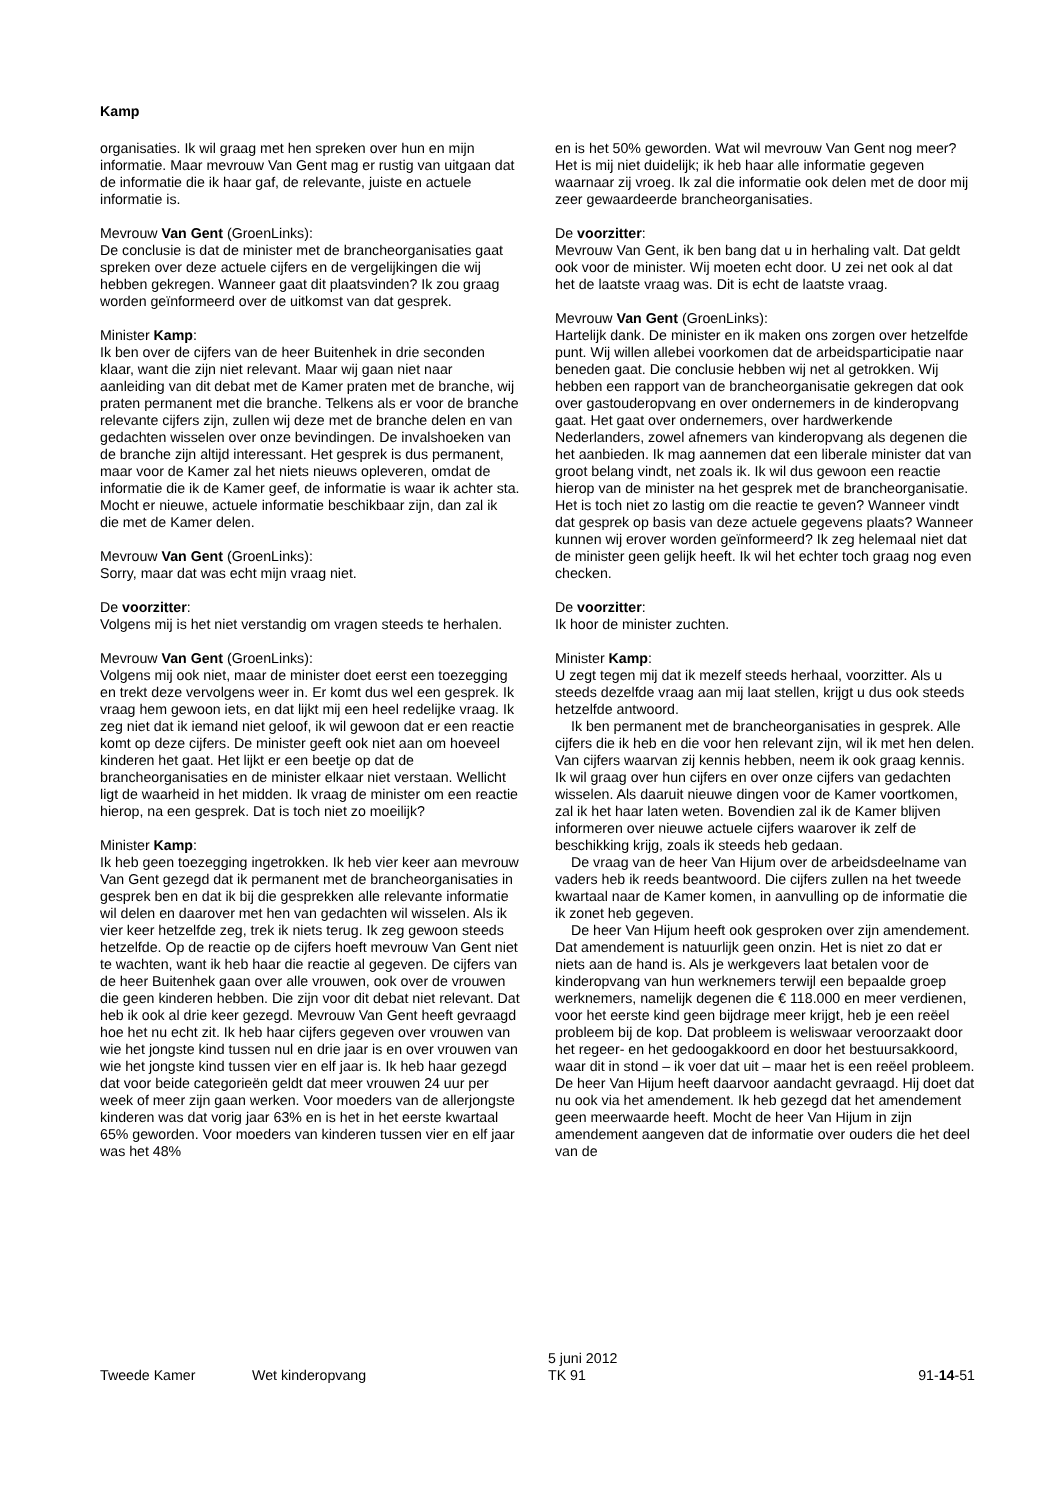Kamp
organisaties. Ik wil graag met hen spreken over hun en mijn informatie. Maar mevrouw Van Gent mag er rustig van uitgaan dat de informatie die ik haar gaf, de relevante, juiste en actuele informatie is.
Mevrouw Van Gent (GroenLinks):
De conclusie is dat de minister met de brancheorganisaties gaat spreken over deze actuele cijfers en de vergelijkingen die wij hebben gekregen. Wanneer gaat dit plaatsvinden? Ik zou graag worden geïnformeerd over de uitkomst van dat gesprek.
Minister Kamp:
Ik ben over de cijfers van de heer Buitenhek in drie seconden klaar, want die zijn niet relevant. Maar wij gaan niet naar aanleiding van dit debat met de Kamer praten met de branche, wij praten permanent met die branche. Telkens als er voor de branche relevante cijfers zijn, zullen wij deze met de branche delen en van gedachten wisselen over onze bevindingen. De invalshoeken van de branche zijn altijd interessant. Het gesprek is dus permanent, maar voor de Kamer zal het niets nieuws opleveren, omdat de informatie die ik de Kamer geef, de informatie is waar ik achter sta. Mocht er nieuwe, actuele informatie beschikbaar zijn, dan zal ik die met de Kamer delen.
Mevrouw Van Gent (GroenLinks):
Sorry, maar dat was echt mijn vraag niet.
De voorzitter:
Volgens mij is het niet verstandig om vragen steeds te herhalen.
Mevrouw Van Gent (GroenLinks):
Volgens mij ook niet, maar de minister doet eerst een toezegging en trekt deze vervolgens weer in. Er komt dus wel een gesprek. Ik vraag hem gewoon iets, en dat lijkt mij een heel redelijke vraag. Ik zeg niet dat ik iemand niet geloof, ik wil gewoon dat er een reactie komt op deze cijfers. De minister geeft ook niet aan om hoeveel kinderen het gaat. Het lijkt er een beetje op dat de brancheorganisaties en de minister elkaar niet verstaan. Wellicht ligt de waarheid in het midden. Ik vraag de minister om een reactie hierop, na een gesprek. Dat is toch niet zo moeilijk?
Minister Kamp:
Ik heb geen toezegging ingetrokken. Ik heb vier keer aan mevrouw Van Gent gezegd dat ik permanent met de brancheorganisaties in gesprek ben en dat ik bij die gesprekken alle relevante informatie wil delen en daarover met hen van gedachten wil wisselen. Als ik vier keer hetzelfde zeg, trek ik niets terug. Ik zeg gewoon steeds hetzelfde. Op de reactie op de cijfers hoeft mevrouw Van Gent niet te wachten, want ik heb haar die reactie al gegeven. De cijfers van de heer Buitenhek gaan over alle vrouwen, ook over de vrouwen die geen kinderen hebben. Die zijn voor dit debat niet relevant. Dat heb ik ook al drie keer gezegd. Mevrouw Van Gent heeft gevraagd hoe het nu echt zit. Ik heb haar cijfers gegeven over vrouwen van wie het jongste kind tussen nul en drie jaar is en over vrouwen van wie het jongste kind tussen vier en elf jaar is. Ik heb haar gezegd dat voor beide categorieën geldt dat meer vrouwen 24 uur per week of meer zijn gaan werken. Voor moeders van de allerjongste kinderen was dat vorig jaar 63% en is het in het eerste kwartaal 65% geworden. Voor moeders van kinderen tussen vier en elf jaar was het 48%
en is het 50% geworden. Wat wil mevrouw Van Gent nog meer? Het is mij niet duidelijk; ik heb haar alle informatie gegeven waarnaar zij vroeg. Ik zal die informatie ook delen met de door mij zeer gewaardeerde brancheorganisaties.
De voorzitter:
Mevrouw Van Gent, ik ben bang dat u in herhaling valt. Dat geldt ook voor de minister. Wij moeten echt door. U zei net ook al dat het de laatste vraag was. Dit is echt de laatste vraag.
Mevrouw Van Gent (GroenLinks):
Hartelijk dank. De minister en ik maken ons zorgen over hetzelfde punt. Wij willen allebei voorkomen dat de arbeidsparticipatie naar beneden gaat. Die conclusie hebben wij net al getrokken. Wij hebben een rapport van de brancheorganisatie gekregen dat ook over gastouderopvang en over ondernemers in de kinderopvang gaat. Het gaat over ondernemers, over hardwerkende Nederlanders, zowel afnemers van kinderopvang als degenen die het aanbieden. Ik mag aannemen dat een liberale minister dat van groot belang vindt, net zoals ik. Ik wil dus gewoon een reactie hierop van de minister na het gesprek met de brancheorganisatie. Het is toch niet zo lastig om die reactie te geven? Wanneer vindt dat gesprek op basis van deze actuele gegevens plaats? Wanneer kunnen wij erover worden geïnformeerd? Ik zeg helemaal niet dat de minister geen gelijk heeft. Ik wil het echter toch graag nog even checken.
De voorzitter:
Ik hoor de minister zuchten.
Minister Kamp:
U zegt tegen mij dat ik mezelf steeds herhaal, voorzitter. Als u steeds dezelfde vraag aan mij laat stellen, krijgt u dus ook steeds hetzelfde antwoord.
Ik ben permanent met de brancheorganisaties in gesprek. Alle cijfers die ik heb en die voor hen relevant zijn, wil ik met hen delen. Van cijfers waarvan zij kennis hebben, neem ik ook graag kennis. Ik wil graag over hun cijfers en over onze cijfers van gedachten wisselen. Als daaruit nieuwe dingen voor de Kamer voortkomen, zal ik het haar laten weten. Bovendien zal ik de Kamer blijven informeren over nieuwe actuele cijfers waarover ik zelf de beschikking krijg, zoals ik steeds heb gedaan.
De vraag van de heer Van Hijum over de arbeidsdeelname van vaders heb ik reeds beantwoord. Die cijfers zullen na het tweede kwartaal naar de Kamer komen, in aanvulling op de informatie die ik zonet heb gegeven.
De heer Van Hijum heeft ook gesproken over zijn amendement. Dat amendement is natuurlijk geen onzin. Het is niet zo dat er niets aan de hand is. Als je werkgevers laat betalen voor de kinderopvang van hun werknemers terwijl een bepaalde groep werknemers, namelijk degenen die € 118.000 en meer verdienen, voor het eerste kind geen bijdrage meer krijgt, heb je een reëel probleem bij de kop. Dat probleem is weliswaar veroorzaakt door het regeer- en het gedoogakkoord en door het bestuursakkoord, waar dit in stond – ik voer dat uit – maar het is een reëel probleem. De heer Van Hijum heeft daarvoor aandacht gevraagd. Hij doet dat nu ook via het amendement. Ik heb gezegd dat het amendement geen meerwaarde heeft. Mocht de heer Van Hijum in zijn amendement aangeven dat de informatie over ouders die het deel van de
Tweede Kamer Wet kinderopvang 5 juni 2012
TK 91 91-14-51